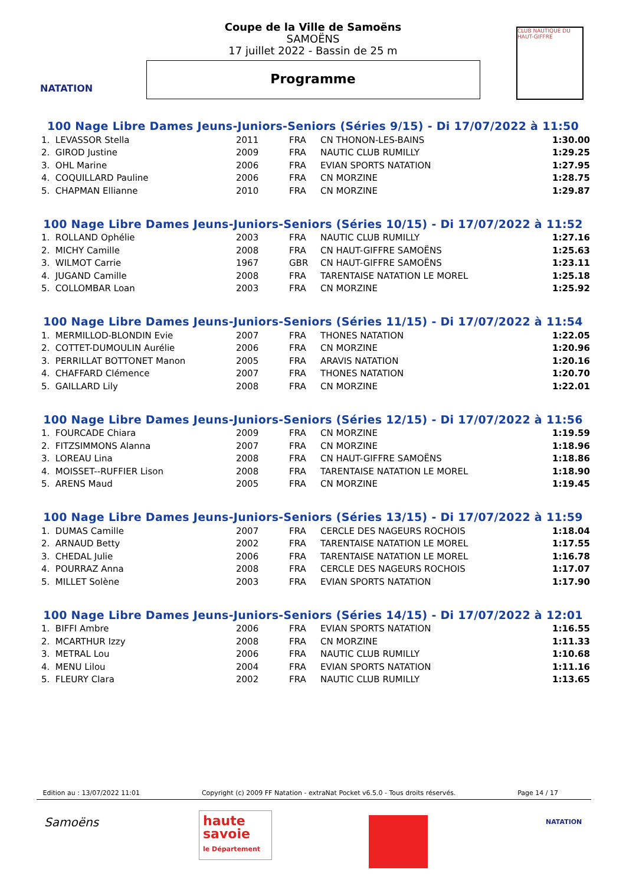NATATION
CLUB NAUTIQUE DU HAUT-GIFFRE
Coupe de la Ville de Samoëns
SAMOËNS
17 juillet 2022 - Bassin de 25 m
Programme
100 Nage Libre Dames Jeuns-Juniors-Seniors (Séries 9/15) - Di 17/07/2022 à 11:50
| 1. LEVASSOR Stella | 2011 | FRA | CN THONON-LES-BAINS | 1:30.00 |
| 2. GIROD Justine | 2009 | FRA | NAUTIC CLUB RUMILLY | 1:29.25 |
| 3. OHL Marine | 2006 | FRA | EVIAN SPORTS NATATION | 1:27.95 |
| 4. COQUILLARD Pauline | 2006 | FRA | CN MORZINE | 1:28.75 |
| 5. CHAPMAN Ellianne | 2010 | FRA | CN MORZINE | 1:29.87 |
100 Nage Libre Dames Jeuns-Juniors-Seniors (Séries 10/15) - Di 17/07/2022 à 11:52
| 1. ROLLAND Ophélie | 2003 | FRA | NAUTIC CLUB RUMILLY | 1:27.16 |
| 2. MICHY Camille | 2008 | FRA | CN HAUT-GIFFRE SAMOËNS | 1:25.63 |
| 3. WILMOT Carrie | 1967 | GBR | CN HAUT-GIFFRE SAMOËNS | 1:23.11 |
| 4. JUGAND Camille | 2008 | FRA | TARENTAISE NATATION LE MOREL | 1:25.18 |
| 5. COLLOMBAR Loan | 2003 | FRA | CN MORZINE | 1:25.92 |
100 Nage Libre Dames Jeuns-Juniors-Seniors (Séries 11/15) - Di 17/07/2022 à 11:54
| 1. MERMILLOD-BLONDIN Evie | 2007 | FRA | THONES NATATION | 1:22.05 |
| 2. COTTET-DUMOULIN Aurélie | 2006 | FRA | CN MORZINE | 1:20.96 |
| 3. PERRILLAT BOTTONET Manon | 2005 | FRA | ARAVIS NATATION | 1:20.16 |
| 4. CHAFFARD Clémence | 2007 | FRA | THONES NATATION | 1:20.70 |
| 5. GAILLARD Lily | 2008 | FRA | CN MORZINE | 1:22.01 |
100 Nage Libre Dames Jeuns-Juniors-Seniors (Séries 12/15) - Di 17/07/2022 à 11:56
| 1. FOURCADE Chiara | 2009 | FRA | CN MORZINE | 1:19.59 |
| 2. FITZSIMMONS Alanna | 2007 | FRA | CN MORZINE | 1:18.96 |
| 3. LOREAU Lina | 2008 | FRA | CN HAUT-GIFFRE SAMOËNS | 1:18.86 |
| 4. MOISSET--RUFFIER Lison | 2008 | FRA | TARENTAISE NATATION LE MOREL | 1:18.90 |
| 5. ARENS Maud | 2005 | FRA | CN MORZINE | 1:19.45 |
100 Nage Libre Dames Jeuns-Juniors-Seniors (Séries 13/15) - Di 17/07/2022 à 11:59
| 1. DUMAS Camille | 2007 | FRA | CERCLE DES NAGEURS ROCHOIS | 1:18.04 |
| 2. ARNAUD Betty | 2002 | FRA | TARENTAISE NATATION LE MOREL | 1:17.55 |
| 3. CHEDAL Julie | 2006 | FRA | TARENTAISE NATATION LE MOREL | 1:16.78 |
| 4. POURRAZ Anna | 2008 | FRA | CERCLE DES NAGEURS ROCHOIS | 1:17.07 |
| 5. MILLET Solène | 2003 | FRA | EVIAN SPORTS NATATION | 1:17.90 |
100 Nage Libre Dames Jeuns-Juniors-Seniors (Séries 14/15) - Di 17/07/2022 à 12:01
| 1. BIFFI Ambre | 2006 | FRA | EVIAN SPORTS NATATION | 1:16.55 |
| 2. MCARTHUR Izzy | 2008 | FRA | CN MORZINE | 1:11.33 |
| 3. METRAL Lou | 2006 | FRA | NAUTIC CLUB RUMILLY | 1:10.68 |
| 4. MENU Lilou | 2004 | FRA | EVIAN SPORTS NATATION | 1:11.16 |
| 5. FLEURY Clara | 2002 | FRA | NAUTIC CLUB RUMILLY | 1:13.65 |
Edition au : 13/07/2022 11:01 Copyright (c) 2009 FF Natation - extraNat Pocket v6.5.0 - Tous droits réservés. Page 14 / 17
Samoëns
haute savoie
le Département
NATATION